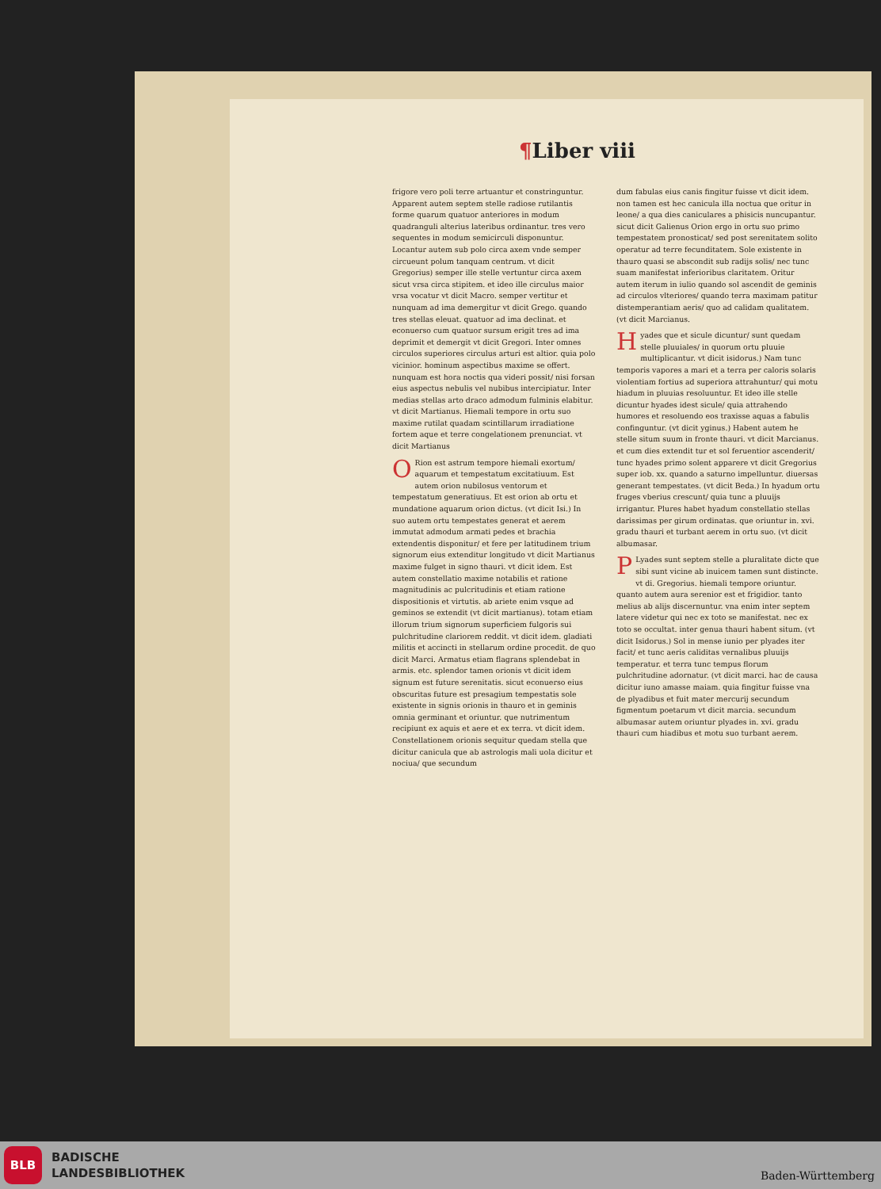¶Liber viii
frigore vero poli terre artuantur et constringuntur. Apparent autem septem stelle radiose rutilantis forme quarum quatuor anteriores in modum quadranguli alterius lateribus ordinantur. tres vero sequentes in modum semicirculi disponuntur. Locantur autem sub polo circa axem vnde semper circueunt polum tanquam centrum. vt dicit Gregorius) semper ille stelle vertuntur circa axem sicut vrsa circa stipitem. et ideo ille circulus maior vrsa vocatur vt dicit Macro. semper vertitur et nunquam ad ima demergitur vt dicit Grego. quando tres stellas eleuat. quatuor ad ima declinat. et econuerso cum quatuor sursum erigit tres ad ima deprimit et demergit vt dicit Gregori. Inter omnes circulos superiores circulus arturi est altior. quia polo vicinior. hominum aspectibus maxime se offert. nunquam est hora noctis qua videri possit/ nisi forsan eius aspectus nebulis vel nubibus intercipiatur. Inter medias stellas arto draco admodum fulminis elabitur. vt dicit Martianus. Hiemali tempore in ortu suo maxime rutilat quadam scintillarum irradiatione fortem aque et terre congelationem prenunciat. vt dicit Martianus
ORion est astrum tempore hiemali exortum/ aquarum et tempestatum excitatiuum. Est autem orion nubilosus ventorum et tempestatum generatiuus. Et est orion ab ortu et mundatione aquarum orion dictus. (vt dicit Isi.) In suo autem ortu tempestates generat et aerem immutat admodum armati pedes et brachia extendentis disponitur/ et fere per latitudinem trium signorum eius extenditur longitudo vt dicit Martianus maxime fulget in signo thauri. vt dicit idem. Est autem constellatio maxime notabilis et ratione magnitudinis ac pulcritudinis et etiam ratione dispositionis et virtutis. ab ariete enim vsque ad geminos se extendit (vt dicit martianus). totam etiam illorum trium signorum superficiem fulgoris sui pulchritudine clariorem reddit. vt dicit idem. gladiati militis et accincti in stellarum ordine procedit. de quo dicit Marci. Armatus etiam flagrans splendebat in armis. etc. splendor tamen orionis vt dicit idem signum est future serenitatis. sicut econuerso eius obscuritas future est presagium tempestatis sole existente in signis orionis in thauro et in geminis omnia germinant et oriuntur. que nutrimentum recipiunt ex aquis et aere et ex terra. vt dicit idem. Constellationem orionis sequitur quedam stella que dicitur canicula que ab astrologis mali uola dicitur et nociua/ que secundum
dum fabulas eius canis fingitur fuisse vt dicit idem. non tamen est hec canicula illa noctua que oritur in leone/ a qua dies caniculares a phisicis nuncupantur. sicut dicit Galienus Orion ergo in ortu suo primo tempestatem pronosticat/ sed post serenitatem solito operatur ad terre fecunditatem. Sole existente in thauro quasi se abscondit sub radijs solis/ nec tunc suam manifestat inferioribus claritatem. Oritur autem iterum in iulio quando sol ascendit de geminis ad circulos vlteriores/ quando terra maximam patitur distemperantiam aeris/ quo ad calidam qualitatem. (vt dicit Marcianus.
Hyades que et sicule dicuntur/ sunt quedam stelle pluuiales/ in quorum ortu pluuie multiplicantur. vt dicit isidorus.) Nam tunc temporis vapores a mari et a terra per caloris solaris violentiam fortius ad superiora attrahuntur/ qui motu hiadum in pluuias resoluuntur. Et ideo ille stelle dicuntur hyades idest sicule/ quia attrahendo humores et resoluendo eos traxisse aquas a fabulis confinguntur. (vt dicit yginus.) Habent autem he stelle situm suum in fronte thauri. vt dicit Marcianus. et cum dies extendit tur et sol feruentior ascenderit/ tunc hyades primo solent apparere vt dicit Gregorius super iob. xx. quando a saturno impelluntur. diuersas generant tempestates. (vt dicit Beda.) In hyadum ortu fruges vberius crescunt/ quia tunc a pluuijs irrigantur. Plures habet hyadum constellatio stellas darissimas per girum ordinatas. que oriuntur in. xvi. gradu thauri et turbant aerem in ortu suo. (vt dicit albumasar.
PLyades sunt septem stelle a pluralitate dicte que sibi sunt vicine ab inuicem tamen sunt distincte. vt di. Gregorius. hiemali tempore oriuntur. quanto autem aura serenior est et frigidior. tanto melius ab alijs discernuntur. vna enim inter septem latere videtur qui nec ex toto se manifestat. nec ex toto se occultat. inter genua thauri habent situm. (vt dicit Isidorus.) Sol in mense iunio per plyades iter facit/ et tunc aeris caliditas vernalibus pluuijs temperatur. et terra tunc tempus florum pulchritudine adornatur. (vt dicit marci. hac de causa dicitur iuno amasse maiam. quia fingitur fuisse vna de plyadibus et fuit mater mercurij secundum figmentum poetarum vt dicit marcia. secundum albumasar autem oriuntur plyades in. xvi. gradu thauri cum hiadibus et motu suo turbant aerem.
BLB
BADISCHE
LANDESBIBLIOTHEK
Baden-Württemberg